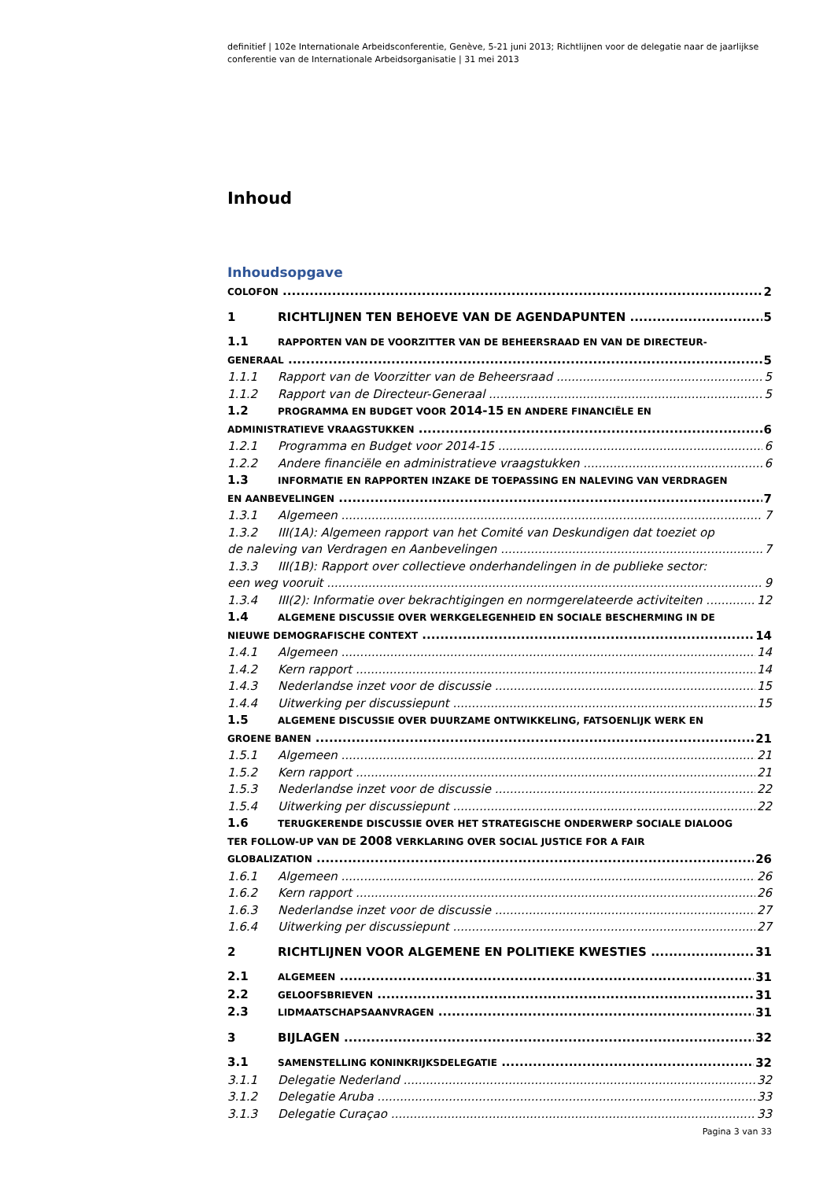definitief | 102e Internationale Arbeidsconferentie, Genève, 5-21 juni 2013; Richtlijnen voor de delegatie naar de jaarlijkse conferentie van de Internationale Arbeidsorganisatie | 31 mei 2013
Inhoud
Inhoudsopgave
COLOFON 2
1 RICHTLIJNEN TEN BEHOEVE VAN DE AGENDAPUNTEN 5
1.1 RAPPORTEN VAN DE VOORZITTER VAN DE BEHEERSRAAD EN VAN DE DIRECTEUR-
GENERAAL 5
1.1.1 Rapport van de Voorzitter van de Beheersraad 5
1.1.2 Rapport van de Directeur-Generaal 5
1.2 PROGRAMMA EN BUDGET VOOR 2014-15 EN ANDERE FINANCIËLE EN
ADMINISTRATIEVE VRAAGSTUKKEN 6
1.2.1 Programma en Budget voor 2014-15 6
1.2.2 Andere financiële en administratieve vraagstukken 6
1.3 INFORMATIE EN RAPPORTEN INZAKE DE TOEPASSING EN NALEVING VAN VERDRAGEN
EN AANBEVELINGEN 7
1.3.1 Algemeen 7
1.3.2 III(1A): Algemeen rapport van het Comité van Deskundigen dat toeziet op
de naleving van Verdragen en Aanbevelingen 7
1.3.3 III(1B): Rapport over collectieve onderhandelingen in de publieke sector:
een weg vooruit 9
1.3.4 III(2): Informatie over bekrachtigingen en normgerelateerde activiteiten 12
1.4 ALGEMENE DISCUSSIE OVER WERKGELEGENHEID EN SOCIALE BESCHERMING IN DE
NIEUWE DEMOGRAFISCHE CONTEXT 14
1.4.1 Algemeen 14
1.4.2 Kern rapport 14
1.4.3 Nederlandse inzet voor de discussie 15
1.4.4 Uitwerking per discussiepunt 15
1.5 ALGEMENE DISCUSSIE OVER DUURZAME ONTWIKKELING, FATSOENLIJK WERK EN
GROENE BANEN 21
1.5.1 Algemeen 21
1.5.2 Kern rapport 21
1.5.3 Nederlandse inzet voor de discussie 22
1.5.4 Uitwerking per discussiepunt 22
1.6 TERUGKERENDE DISCUSSIE OVER HET STRATEGISCHE ONDERWERP SOCIALE DIALOOG
TER FOLLOW-UP VAN DE 2008 VERKLARING OVER SOCIAL JUSTICE FOR A FAIR
GLOBALIZATION 26
1.6.1 Algemeen 26
1.6.2 Kern rapport 26
1.6.3 Nederlandse inzet voor de discussie 27
1.6.4 Uitwerking per discussiepunt 27
2 RICHTLIJNEN VOOR ALGEMENE EN POLITIEKE KWESTIES 31
2.1 ALGEMEEN 31
2.2 GELOOFSBRIEVEN 31
2.3 LIDMAATSCHAPSAANVRAGEN 31
3 BIJLAGEN 32
3.1 SAMENSTELLING KONINKRIJKSDELEGATIE 32
3.1.1 Delegatie Nederland 32
3.1.2 Delegatie Aruba 33
3.1.3 Delegatie Curaçao 33
Pagina 3 van 33